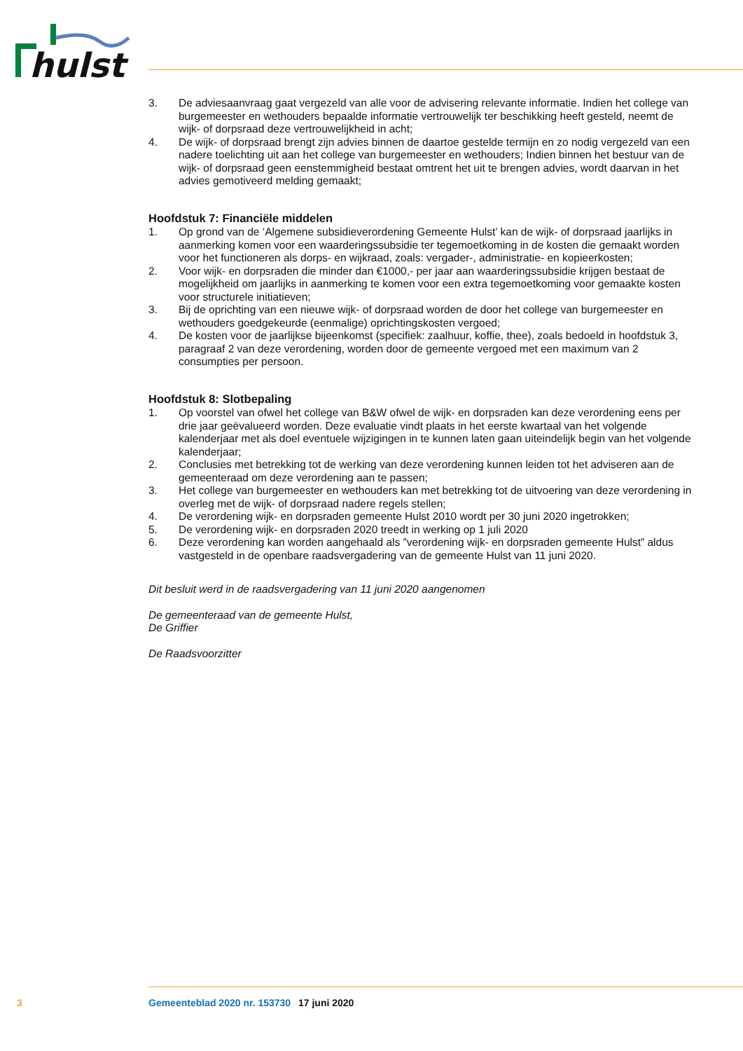hulst
3. De adviesaanvraag gaat vergezeld van alle voor de advisering relevante informatie. Indien het college van burgemeester en wethouders bepaalde informatie vertrouwelijk ter beschikking heeft gesteld, neemt de wijk- of dorpsraad deze vertrouwelijkheid in acht;
4. De wijk- of dorpsraad brengt zijn advies binnen de daartoe gestelde termijn en zo nodig vergezeld van een nadere toelichting uit aan het college van burgemeester en wethouders; Indien binnen het bestuur van de wijk- of dorpsraad geen eenstemmigheid bestaat omtrent het uit te brengen advies, wordt daarvan in het advies gemotiveerd melding gemaakt;
Hoofdstuk 7: Financiële middelen
1. Op grond van de ‘Algemene subsidieverordening Gemeente Hulst’ kan de wijk- of dorpsraad jaarlijks in aanmerking komen voor een waarderingssubsidie ter tegemoetkoming in de kosten die gemaakt worden voor het functioneren als dorps- en wijkraad, zoals: vergader-, administratie- en kopieerkosten;
2. Voor wijk- en dorpsraden die minder dan €1000,- per jaar aan waarderingssubsidie krijgen bestaat de mogelijkheid om jaarlijks in aanmerking te komen voor een extra tegemoetkoming voor gemaakte kosten voor structurele initiatieven;
3. Bij de oprichting van een nieuwe wijk- of dorpsraad worden de door het college van burgemeester en wethouders goedgekeurde (eenmalige) oprichtingskosten vergoed;
4. De kosten voor de jaarlijkse bijeenkomst (specifiek: zaalhuur, koffie, thee), zoals bedoeld in hoofdstuk 3, paragraaf 2 van deze verordening, worden door de gemeente vergoed met een maximum van 2 consumpties per persoon.
Hoofdstuk 8: Slotbepaling
1. Op voorstel van ofwel het college van B&W ofwel de wijk- en dorpsraden kan deze verordening eens per drie jaar geëvalueerd worden. Deze evaluatie vindt plaats in het eerste kwartaal van het volgende kalenderjaar met als doel eventuele wijzigingen in te kunnen laten gaan uiteindelijk begin van het volgende kalenderjaar;
2. Conclusies met betrekking tot de werking van deze verordening kunnen leiden tot het adviseren aan de gemeenteraad om deze verordening aan te passen;
3. Het college van burgemeester en wethouders kan met betrekking tot de uitvoering van deze verordening in overleg met de wijk- of dorpsraad nadere regels stellen;
4. De verordening wijk- en dorpsraden gemeente Hulst 2010 wordt per 30 juni 2020 ingetrokken;
5. De verordening wijk- en dorpsraden 2020 treedt in werking op 1 juli 2020
6. Deze verordening kan worden aangehaald als ”verordening wijk- en dorpsraden gemeente Hulst” aldus vastgesteld in de openbare raadsvergadering van de gemeente Hulst van 11 juni 2020.
Dit besluit werd in de raadsvergadering van 11 juni 2020 aangenomen
De gemeenteraad van de gemeente Hulst,
De Griffier
De Raadsvoorzitter
3 Gemeenteblad 2020 nr. 153730 17 juni 2020